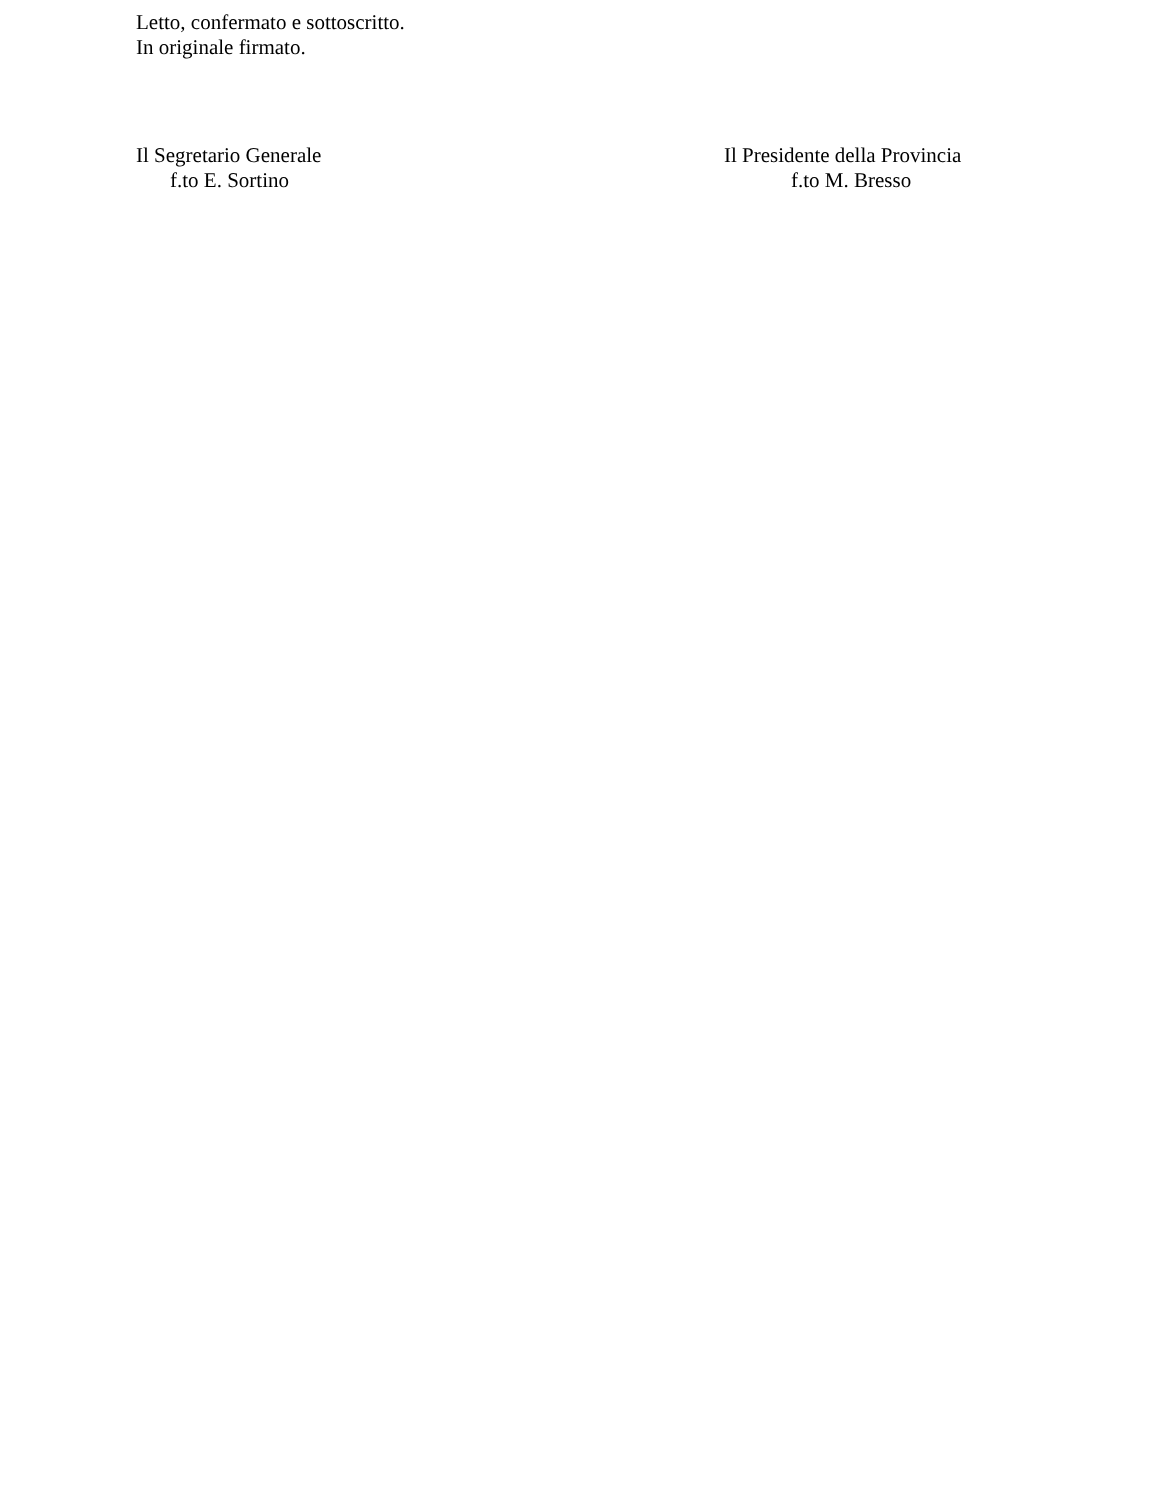Letto, confermato e sottoscritto.
In originale firmato.
Il Segretario Generale
f.to E. Sortino
Il Presidente della Provincia
f.to M. Bresso